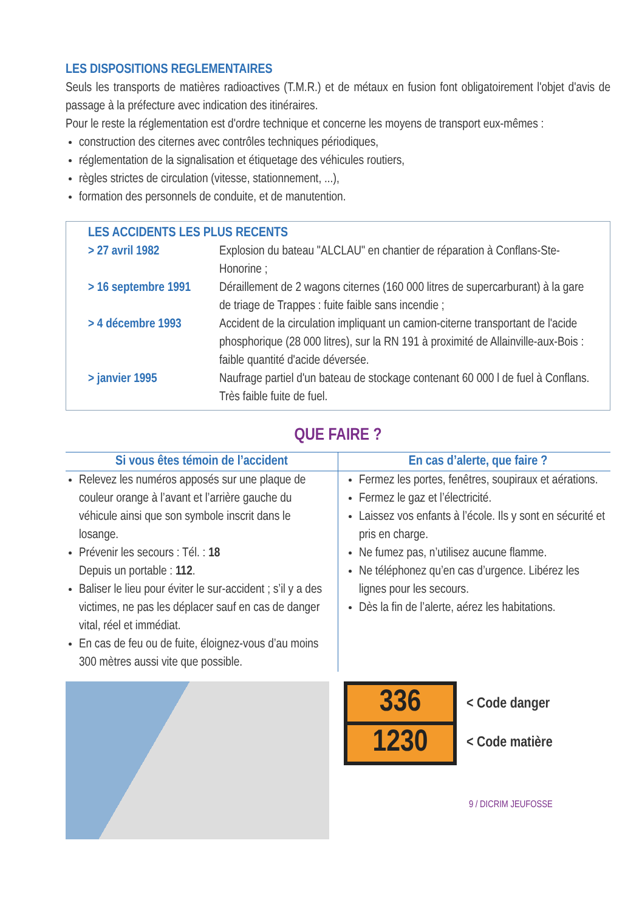LES DISPOSITIONS REGLEMENTAIRES
Seuls les transports de matières radioactives (T.M.R.) et de métaux en fusion font obligatoirement l'objet d'avis de passage à la préfecture avec indication des itinéraires.
Pour le reste la réglementation est d'ordre technique et concerne les moyens de transport eux-mêmes :
construction des citernes avec contrôles techniques périodiques,
réglementation de la signalisation et étiquetage des véhicules routiers,
règles strictes de circulation (vitesse, stationnement, ...),
formation des personnels de conduite, et de manutention.
LES ACCIDENTS LES PLUS RECENTS
| > 27 avril 1982 | Explosion du bateau "ALCLAU" en chantier de réparation à Conflans-Ste-Honorine ; |
| > 16 septembre 1991 | Déraillement de 2 wagons citernes (160 000 litres de supercarburant) à la gare de triage de Trappes : fuite faible sans incendie ; |
| > 4 décembre 1993 | Accident de la circulation impliquant un camion-citerne transportant de l'acide phosphorique (28 000 litres), sur la RN 191 à proximité de Allainville-aux-Bois : faible quantité d'acide déversée. |
| > janvier 1995 | Naufrage partiel d'un bateau de stockage contenant 60 000 l de fuel à Conflans. Très faible fuite de fuel. |
QUE FAIRE ?
| Si vous êtes témoin de l’accident | En cas d’alerte, que faire ? |
| --- | --- |
| Relevez les numéros apposés sur une plaque de couleur orange à l’avant et l’arrière gauche du véhicule ainsi que son symbole inscrit dans le losange. Prévenir les secours : Tél. : 18 Depuis un portable : 112 . Baliser le lieu pour éviter le sur-accident ; s’il y a des victimes, ne pas les déplacer sauf en cas de danger vital, réel et immédiat. En cas de feu ou de fuite, éloignez-vous d’au moins 300 mètres aussi vite que possible. | Fermez les portes, fenêtres, soupiraux et aérations. Fermez le gaz et l’électricité. Laissez vos enfants à l’école. Ils y sont en sécurité et pris en charge. Ne fumez pas, n’utilisez aucune flamme. Ne téléphonez qu’en cas d’urgence. Libérez les lignes pour les secours. Dès la fin de l’alerte, aérez les habitations. |
336
1230
< Code danger
< Code matière
9 / DICRIM JEUFOSSE